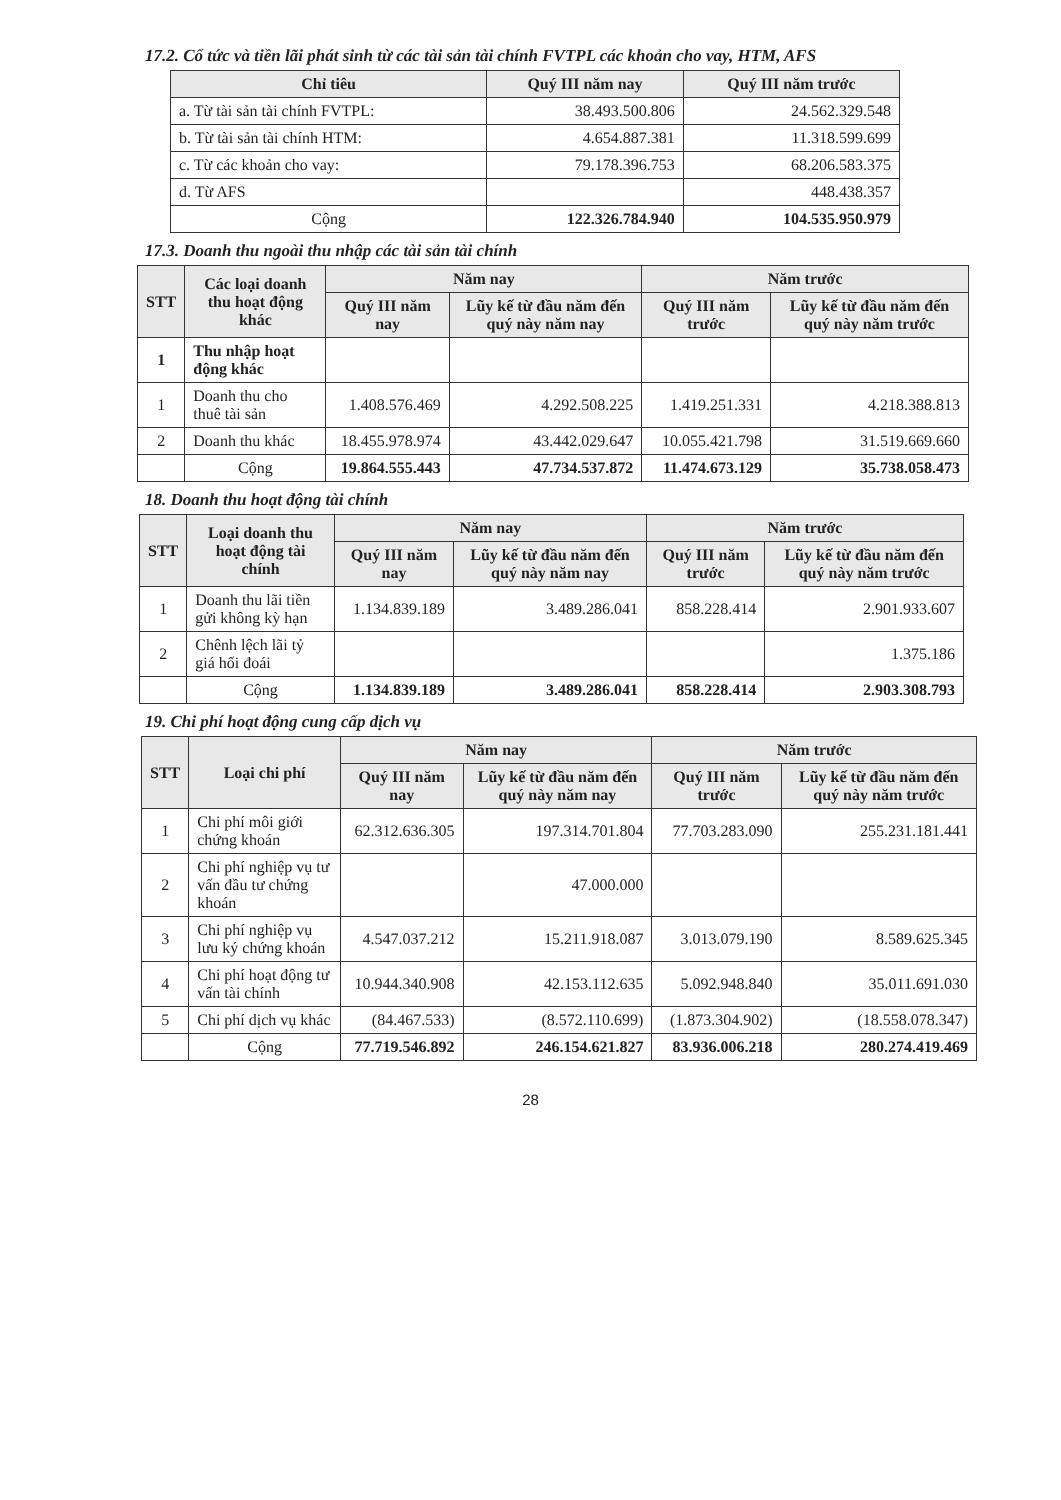17.2. Cổ tức và tiền lãi phát sinh từ các tài sản tài chính FVTPL các khoản cho vay, HTM, AFS
| Chỉ tiêu | Quý III năm nay | Quý III năm trước |
| --- | --- | --- |
| a. Từ tài sản tài chính FVTPL: | 38.493.500.806 | 24.562.329.548 |
| b. Từ tài sản tài chính HTM: | 4.654.887.381 | 11.318.599.699 |
| c. Từ các khoản cho vay: | 79.178.396.753 | 68.206.583.375 |
| d. Từ AFS | | 448.438.357 |
| Cộng | 122.326.784.940 | 104.535.950.979 |
17.3. Doanh thu ngoài thu nhập các tài sản tài chính
| STT | Các loại doanh thu hoạt động khác | Năm nay | | Năm trước | |
| --- | --- | --- | --- | --- | --- |
| | | Quý III năm nay | Lũy kế từ đầu năm đến quý này năm nay | Quý III năm trước | Lũy kế từ đầu năm đến quý này năm trước |
| 1 | Thu nhập hoạt động khác | | | | |
| 1 | Doanh thu cho thuê tài sản | 1.408.576.469 | 4.292.508.225 | 1.419.251.331 | 4.218.388.813 |
| 2 | Doanh thu khác | 18.455.978.974 | 43.442.029.647 | 10.055.421.798 | 31.519.669.660 |
| | Cộng | 19.864.555.443 | 47.734.537.872 | 11.474.673.129 | 35.738.058.473 |
18. Doanh thu hoạt động tài chính
| STT | Loại doanh thu hoạt động tài chính | Năm nay | | Năm trước | |
| --- | --- | --- | --- | --- | --- |
| | | Quý III năm nay | Lũy kế từ đầu năm đến quý này năm nay | Quý III năm trước | Lũy kế từ đầu năm đến quý này năm trước |
| 1 | Doanh thu lãi tiền gửi không kỳ hạn | 1.134.839.189 | 3.489.286.041 | 858.228.414 | 2.901.933.607 |
| 2 | Chênh lệch lãi tỷ giá hối đoái | | | | 1.375.186 |
| | Cộng | 1.134.839.189 | 3.489.286.041 | 858.228.414 | 2.903.308.793 |
19. Chi phí hoạt động cung cấp dịch vụ
| STT | Loại chi phí | Năm nay | | Năm trước | |
| --- | --- | --- | --- | --- | --- |
| | | Quý III năm nay | Lũy kế từ đầu năm đến quý này năm nay | Quý III năm trước | Lũy kế từ đầu năm đến quý này năm trước |
| 1 | Chi phí môi giới chứng khoán | 62.312.636.305 | 197.314.701.804 | 77.703.283.090 | 255.231.181.441 |
| 2 | Chi phí nghiệp vụ tư vấn đầu tư chứng khoán | | 47.000.000 | | |
| 3 | Chi phí nghiệp vụ lưu ký chứng khoán | 4.547.037.212 | 15.211.918.087 | 3.013.079.190 | 8.589.625.345 |
| 4 | Chi phí hoạt động tư vấn tài chính | 10.944.340.908 | 42.153.112.635 | 5.092.948.840 | 35.011.691.030 |
| 5 | Chi phí dịch vụ khác | (84.467.533) | (8.572.110.699) | (1.873.304.902) | (18.558.078.347) |
| | Cộng | 77.719.546.892 | 246.154.621.827 | 83.936.006.218 | 280.274.419.469 |
28